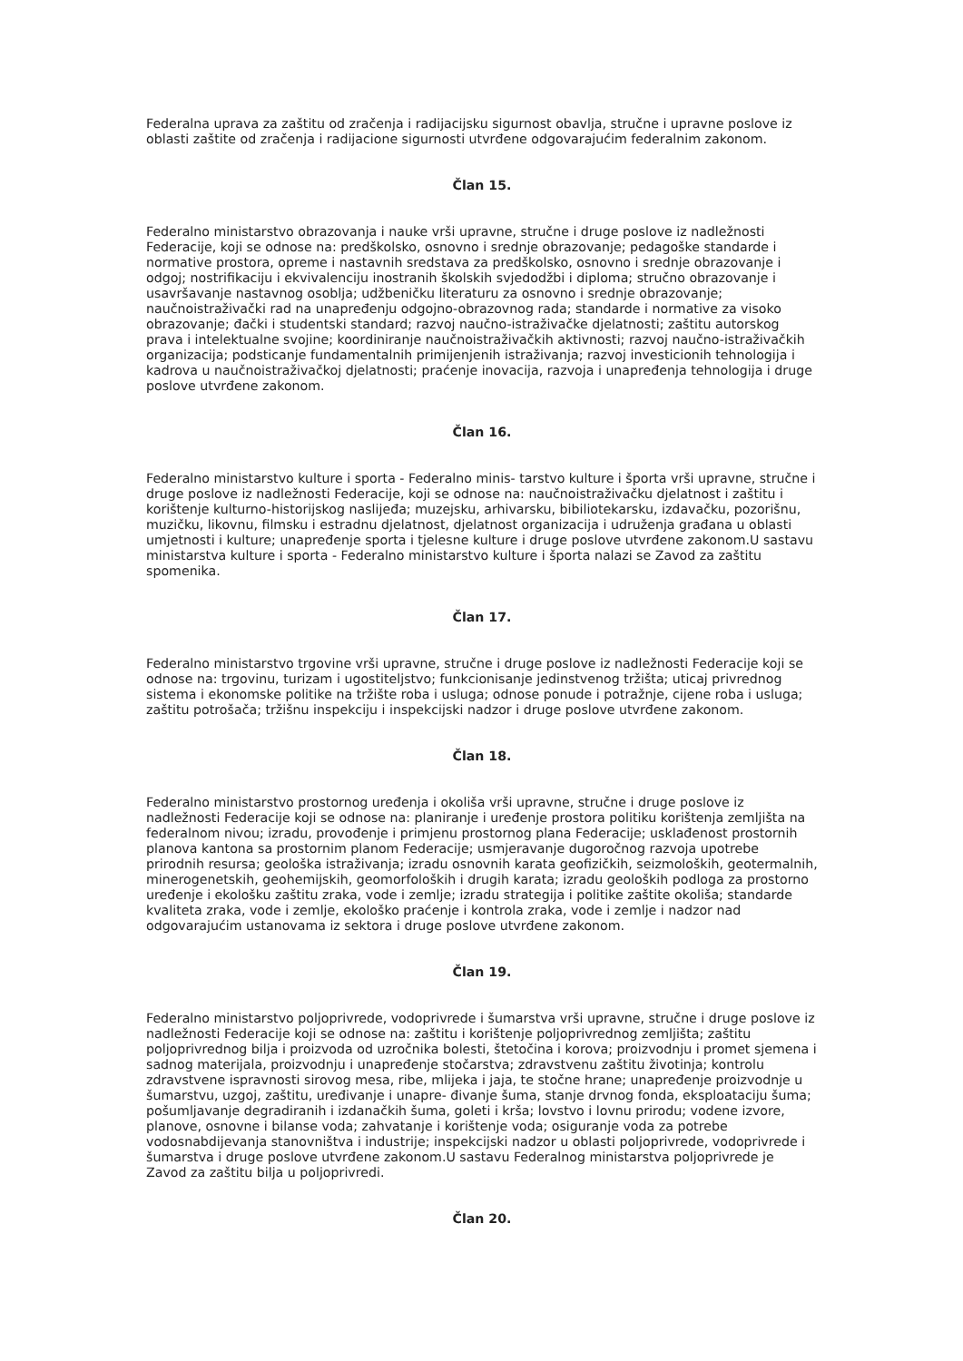Federalna uprava za zaštitu od zračenja i radijacijsku sigurnost obavlja, stručne i upravne poslove iz oblasti zaštite od zračenja i radijacione sigurnosti utvrđene odgovarajućim federalnim zakonom.
Član 15.
Federalno ministarstvo obrazovanja i nauke vrši upravne, stručne i druge poslove iz nadležnosti Federacije, koji se odnose na: predškolsko, osnovno i srednje obrazovanje; pedagoške standarde i normative prostora, opreme i nastavnih sredstava za predškolsko, osnovno i srednje obrazovanje i odgoj; nostrifikaciju i ekvivalenciju inostranih školskih svjedodžbi i diploma; stručno obrazovanje i usavršavanje nastavnog osoblja; udžbeničku literaturu za osnovno i srednje obrazovanje; naučnoistraživački rad na unapređenju odgojno-obrazovnog rada; standarde i normative za visoko obrazovanje; đački i studentski standard; razvoj naučno-istraživačke djelatnosti; zaštitu autorskog prava i intelektualne svojine; koordiniranje naučnoistraživačkih aktivnosti; razvoj naučno-istraživačkih organizacija; podsticanje fundamentalnih primijenjenih istraživanja; razvoj investicionih tehnologija i kadrova u naučnoistraživačkoj djelatnosti; praćenje inovacija, razvoja i unapređenja tehnologija i druge poslove utvrđene zakonom.
Član 16.
Federalno ministarstvo kulture i sporta - Federalno minis- tarstvo kulture i športa vrši upravne, stručne i druge poslove iz nadležnosti Federacije, koji se odnose na: naučnoistraživačku djelatnost i zaštitu i korištenje kulturno-historijskog naslijeđa; muzejsku, arhivarsku, bibiliotekarsku, izdavačku, pozorišnu, muzičku, likovnu, filmsku i estradnu djelatnost, djelatnost organizacija i udruženja građana u oblasti umjetnosti i kulture; unapređenje sporta i tjelesne kulture i druge poslove utvrđene zakonom.U sastavu ministarstva kulture i sporta - Federalno ministarstvo kulture i športa nalazi se Zavod za zaštitu spomenika.
Član 17.
Federalno ministarstvo trgovine vrši upravne, stručne i druge poslove iz nadležnosti Federacije koji se odnose na: trgovinu, turizam i ugostiteljstvo; funkcionisanje jedinstvenog tržišta; uticaj privrednog sistema i ekonomske politike na tržište roba i usluga; odnose ponude i potražnje, cijene roba i usluga; zaštitu potrošača; tržišnu inspekciju i inspekcijski nadzor i druge poslove utvrđene zakonom.
Član 18.
Federalno ministarstvo prostornog uređenja i okoliša vrši upravne, stručne i druge poslove iz nadležnosti Federacije koji se odnose na: planiranje i uređenje prostora politiku korištenja zemljišta na federalnom nivou; izradu, provođenje i primjenu prostornog plana Federacije; usklađenost prostornih planova kantona sa prostornim planom Federacije; usmjeravanje dugoročnog razvoja upotrebe prirodnih resursa; geološka istraživanja; izradu osnovnih karata geofizičkih, seizmoloških, geotermalnih, minerogenetskih, geohemijskih, geomorfoloških i drugih karata; izradu geoloških podloga za prostorno uređenje i ekološku zaštitu zraka, vode i zemlje; izradu strategija i politike zaštite okoliša; standarde kvaliteta zraka, vode i zemlje, ekološko praćenje i kontrola zraka, vode i zemlje i nadzor nad odgovarajućim ustanovama iz sektora i druge poslove utvrđene zakonom.
Član 19.
Federalno ministarstvo poljoprivrede, vodoprivrede i šumarstva vrši upravne, stručne i druge poslove iz nadležnosti Federacije koji se odnose na: zaštitu i korištenje poljoprivrednog zemljišta; zaštitu poljoprivrednog bilja i proizvoda od uzročnika bolesti, štetočina i korova; proizvodnju i promet sjemena i sadnog materijala, proizvodnju i unapređenje stočarstva; zdravstvenu zaštitu životinja; kontrolu zdravstvene ispravnosti sirovog mesa, ribe, mlijeka i jaja, te stočne hrane; unapređenje proizvodnje u šumarstvu, uzgoj, zaštitu, uređivanje i unapre- đivanje šuma, stanje drvnog fonda, eksploataciju šuma; pošumljavanje degradiranih i izdanačkih šuma, goleti i krša; lovstvo i lovnu prirodu; vodene izvore, planove, osnovne i bilanse voda; zahvatanje i korištenje voda; osiguranje voda za potrebe vodosnabdijevanja stanovništva i industrije; inspekcijski nadzor u oblasti poljoprivrede, vodoprivrede i šumarstva i druge poslove utvrđene zakonom.U sastavu Federalnog ministarstva poljoprivrede je Zavod za zaštitu bilja u poljoprivredi.
Član 20.